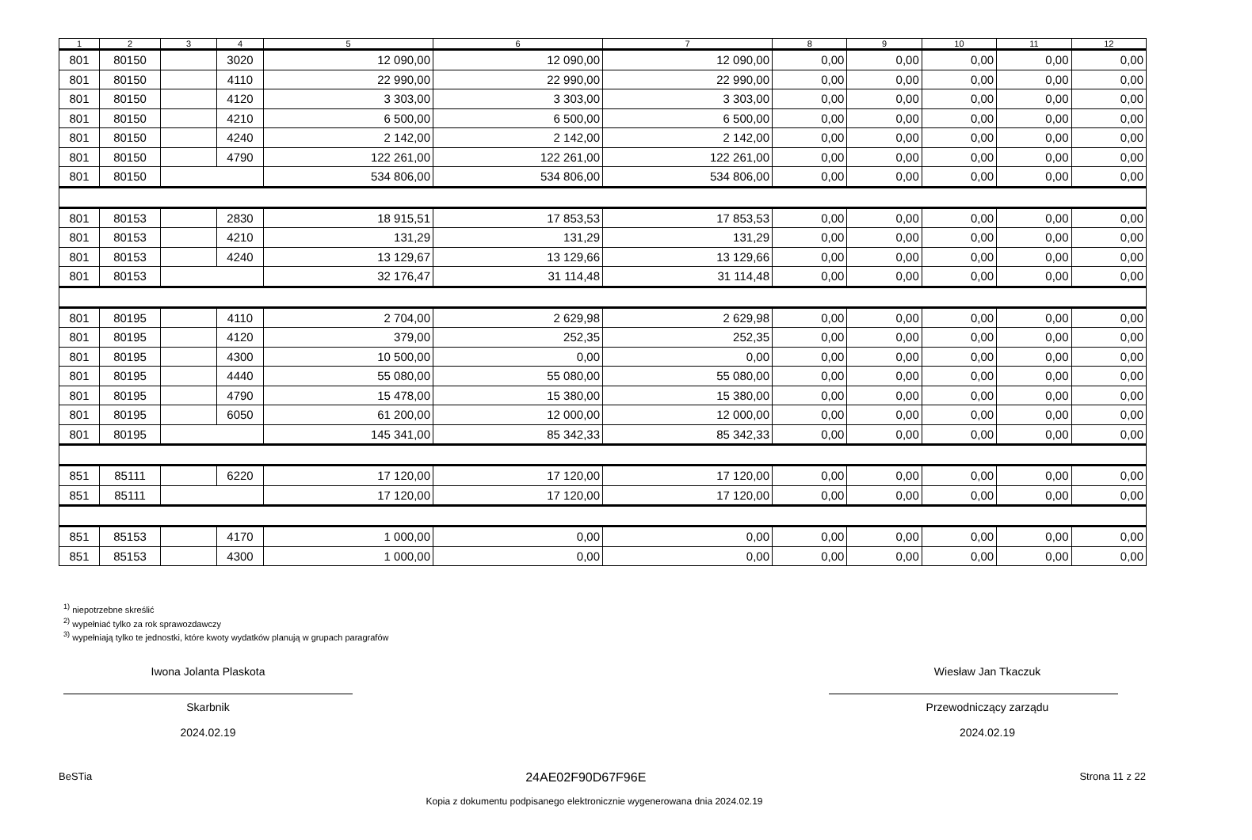| 1 | 2 | 3 | 4 | 5 | 6 | 7 | 8 | 9 | 10 | 11 | 12 |
| --- | --- | --- | --- | --- | --- | --- | --- | --- | --- | --- | --- |
| 801 | 80150 | | 3020 | 12 090,00 | 12 090,00 | 12 090,00 | 0,00 | 0,00 | 0,00 | 0,00 | 0,00 |
| 801 | 80150 | | 4110 | 22 990,00 | 22 990,00 | 22 990,00 | 0,00 | 0,00 | 0,00 | 0,00 | 0,00 |
| 801 | 80150 | | 4120 | 3 303,00 | 3 303,00 | 3 303,00 | 0,00 | 0,00 | 0,00 | 0,00 | 0,00 |
| 801 | 80150 | | 4210 | 6 500,00 | 6 500,00 | 6 500,00 | 0,00 | 0,00 | 0,00 | 0,00 | 0,00 |
| 801 | 80150 | | 4240 | 2 142,00 | 2 142,00 | 2 142,00 | 0,00 | 0,00 | 0,00 | 0,00 | 0,00 |
| 801 | 80150 | | 4790 | 122 261,00 | 122 261,00 | 122 261,00 | 0,00 | 0,00 | 0,00 | 0,00 | 0,00 |
| 801 | 80150 | | | 534 806,00 | 534 806,00 | 534 806,00 | 0,00 | 0,00 | 0,00 | 0,00 | 0,00 |
| 801 | 80153 | | 2830 | 18 915,51 | 17 853,53 | 17 853,53 | 0,00 | 0,00 | 0,00 | 0,00 | 0,00 |
| 801 | 80153 | | 4210 | 131,29 | 131,29 | 131,29 | 0,00 | 0,00 | 0,00 | 0,00 | 0,00 |
| 801 | 80153 | | 4240 | 13 129,67 | 13 129,66 | 13 129,66 | 0,00 | 0,00 | 0,00 | 0,00 | 0,00 |
| 801 | 80153 | | | 32 176,47 | 31 114,48 | 31 114,48 | 0,00 | 0,00 | 0,00 | 0,00 | 0,00 |
| 801 | 80195 | | 4110 | 2 704,00 | 2 629,98 | 2 629,98 | 0,00 | 0,00 | 0,00 | 0,00 | 0,00 |
| 801 | 80195 | | 4120 | 379,00 | 252,35 | 252,35 | 0,00 | 0,00 | 0,00 | 0,00 | 0,00 |
| 801 | 80195 | | 4300 | 10 500,00 | 0,00 | 0,00 | 0,00 | 0,00 | 0,00 | 0,00 | 0,00 |
| 801 | 80195 | | 4440 | 55 080,00 | 55 080,00 | 55 080,00 | 0,00 | 0,00 | 0,00 | 0,00 | 0,00 |
| 801 | 80195 | | 4790 | 15 478,00 | 15 380,00 | 15 380,00 | 0,00 | 0,00 | 0,00 | 0,00 | 0,00 |
| 801 | 80195 | | 6050 | 61 200,00 | 12 000,00 | 12 000,00 | 0,00 | 0,00 | 0,00 | 0,00 | 0,00 |
| 801 | 80195 | | | 145 341,00 | 85 342,33 | 85 342,33 | 0,00 | 0,00 | 0,00 | 0,00 | 0,00 |
| 851 | 85111 | | 6220 | 17 120,00 | 17 120,00 | 17 120,00 | 0,00 | 0,00 | 0,00 | 0,00 | 0,00 |
| 851 | 85111 | | | 17 120,00 | 17 120,00 | 17 120,00 | 0,00 | 0,00 | 0,00 | 0,00 | 0,00 |
| 851 | 85153 | | 4170 | 1 000,00 | 0,00 | 0,00 | 0,00 | 0,00 | 0,00 | 0,00 | 0,00 |
| 851 | 85153 | | 4300 | 1 000,00 | 0,00 | 0,00 | 0,00 | 0,00 | 0,00 | 0,00 | 0,00 |
<sup>1)</sup> niepotrzebne skreślić
<sup>2)</sup> wypełniać tylko za rok sprawozdawczy
<sup>3)</sup> wypełniają tylko te jednostki, które kwoty wydatków planują w grupach paragrafów
Iwona Jolanta Plaskota
Skarbnik
2024.02.19
Wiesław Jan Tkaczuk
Przewodniczący zarządu
2024.02.19
BeSTia 24AE02F90D67F96E Strona 11 z 22
Kopia z dokumentu podpisanego elektronicznie wygenerowana dnia 2024.02.19